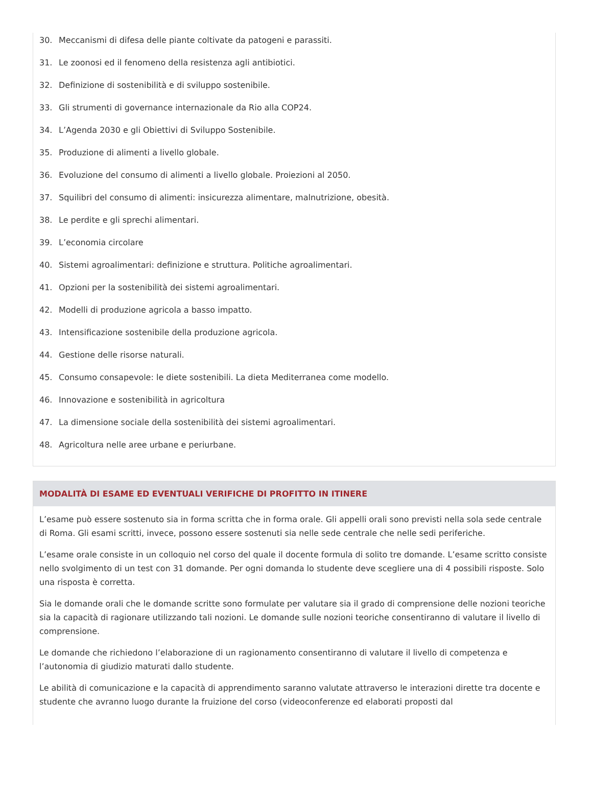30. Meccanismi di difesa delle piante coltivate da patogeni e parassiti.
31. Le zoonosi ed il fenomeno della resistenza agli antibiotici.
32. Definizione di sostenibilità e di sviluppo sostenibile.
33. Gli strumenti di governance internazionale da Rio alla COP24.
34. L’Agenda 2030 e gli Obiettivi di Sviluppo Sostenibile.
35. Produzione di alimenti a livello globale.
36. Evoluzione del consumo di alimenti a livello globale. Proiezioni al 2050.
37. Squilibri del consumo di alimenti: insicurezza alimentare, malnutrizione, obesità.
38. Le perdite e gli sprechi alimentari.
39. L’economia circolare
40. Sistemi agroalimentari: definizione e struttura. Politiche agroalimentari.
41. Opzioni per la sostenibilità dei sistemi agroalimentari.
42. Modelli di produzione agricola a basso impatto.
43. Intensificazione sostenibile della produzione agricola.
44. Gestione delle risorse naturali.
45. Consumo consapevole: le diete sostenibili. La dieta Mediterranea come modello.
46. Innovazione e sostenibilità in agricoltura
47. La dimensione sociale della sostenibilità dei sistemi agroalimentari.
48. Agricoltura nelle aree urbane e periurbane.
MODALITÀ DI ESAME ED EVENTUALI VERIFICHE DI PROFITTO IN ITINERE
L’esame può essere sostenuto sia in forma scritta che in forma orale. Gli appelli orali sono previsti nella sola sede centrale di Roma. Gli esami scritti, invece, possono essere sostenuti sia nelle sede centrale che nelle sedi periferiche.
L’esame orale consiste in un colloquio nel corso del quale il docente formula di solito tre domande. L’esame scritto consiste nello svolgimento di un test con 31 domande. Per ogni domanda lo studente deve scegliere una di 4 possibili risposte. Solo una risposta è corretta.
Sia le domande orali che le domande scritte sono formulate per valutare sia il grado di comprensione delle nozioni teoriche sia la capacità di ragionare utilizzando tali nozioni. Le domande sulle nozioni teoriche consentiranno di valutare il livello di comprensione.
Le domande che richiedono l’elaborazione di un ragionamento consentiranno di valutare il livello di competenza e l’autonomia di giudizio maturati dallo studente.
Le abilità di comunicazione e la capacità di apprendimento saranno valutate attraverso le interazioni dirette tra docente e studente che avranno luogo durante la fruizione del corso (videoconferenze ed elaborati proposti dal